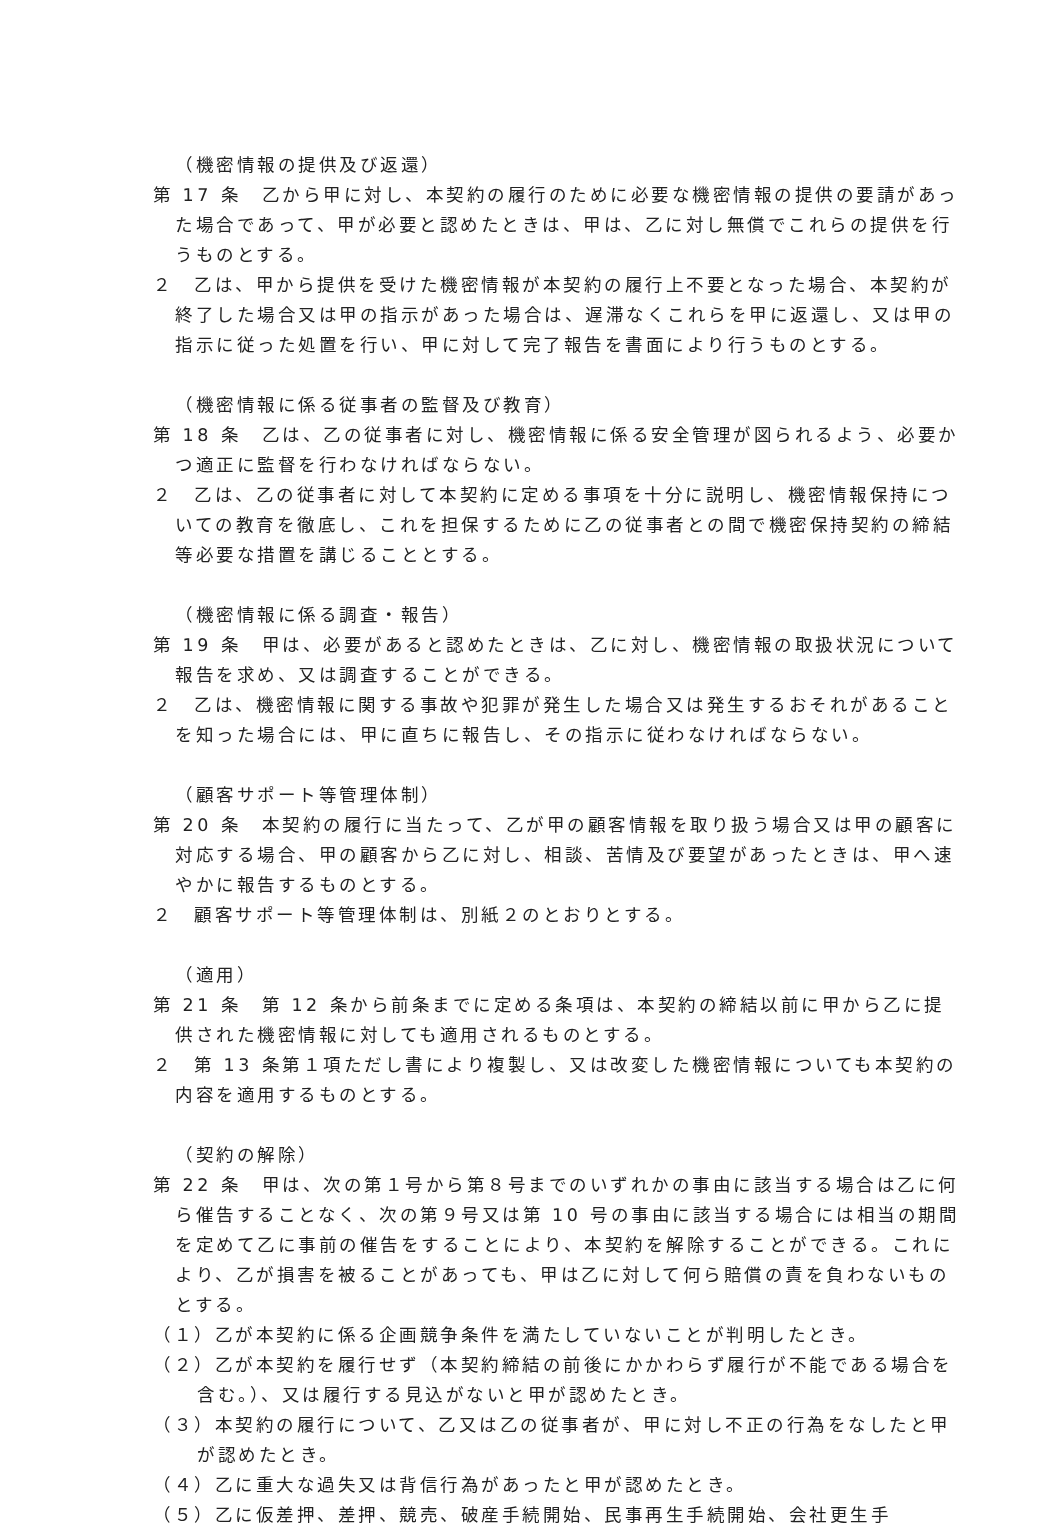（機密情報の提供及び返還）
第 17 条　乙から甲に対し、本契約の履行のために必要な機密情報の提供の要請があった場合であって、甲が必要と認めたときは、甲は、乙に対し無償でこれらの提供を行うものとする。
２　乙は、甲から提供を受けた機密情報が本契約の履行上不要となった場合、本契約が終了した場合又は甲の指示があった場合は、遅滞なくこれらを甲に返還し、又は甲の指示に従った処置を行い、甲に対して完了報告を書面により行うものとする。
（機密情報に係る従事者の監督及び教育）
第 18 条　乙は、乙の従事者に対し、機密情報に係る安全管理が図られるよう、必要かつ適正に監督を行わなければならない。
２　乙は、乙の従事者に対して本契約に定める事項を十分に説明し、機密情報保持についての教育を徹底し、これを担保するために乙の従事者との間で機密保持契約の締結等必要な措置を講じることとする。
（機密情報に係る調査・報告）
第 19 条　甲は、必要があると認めたときは、乙に対し、機密情報の取扱状況について報告を求め、又は調査することができる。
２　乙は、機密情報に関する事故や犯罪が発生した場合又は発生するおそれがあることを知った場合には、甲に直ちに報告し、その指示に従わなければならない。
（顧客サポート等管理体制）
第 20 条　本契約の履行に当たって、乙が甲の顧客情報を取り扱う場合又は甲の顧客に対応する場合、甲の顧客から乙に対し、相談、苦情及び要望があったときは、甲へ速やかに報告するものとする。
２　顧客サポート等管理体制は、別紙２のとおりとする。
（適用）
第 21 条　第 12 条から前条までに定める条項は、本契約の締結以前に甲から乙に提供された機密情報に対しても適用されるものとする。
２　第 13 条第１項ただし書により複製し、又は改変した機密情報についても本契約の内容を適用するものとする。
（契約の解除）
第 22 条　甲は、次の第１号から第８号までのいずれかの事由に該当する場合は乙に何ら催告することなく、次の第９号又は第 10 号の事由に該当する場合には相当の期間を定めて乙に事前の催告をすることにより、本契約を解除することができる。これにより、乙が損害を被ることがあっても、甲は乙に対して何ら賠償の責を負わないものとする。
（１）乙が本契約に係る企画競争条件を満たしていないことが判明したとき。
（２）乙が本契約を履行せず（本契約締結の前後にかかわらず履行が不能である場合を含む。）、又は履行する見込がないと甲が認めたとき。
（３）本契約の履行について、乙又は乙の従事者が、甲に対し不正の行為をなしたと甲が認めたとき。
（４）乙に重大な過失又は背信行為があったと甲が認めたとき。
（５）乙に仮差押、差押、競売、破産手続開始、民事再生手続開始、会社更生手